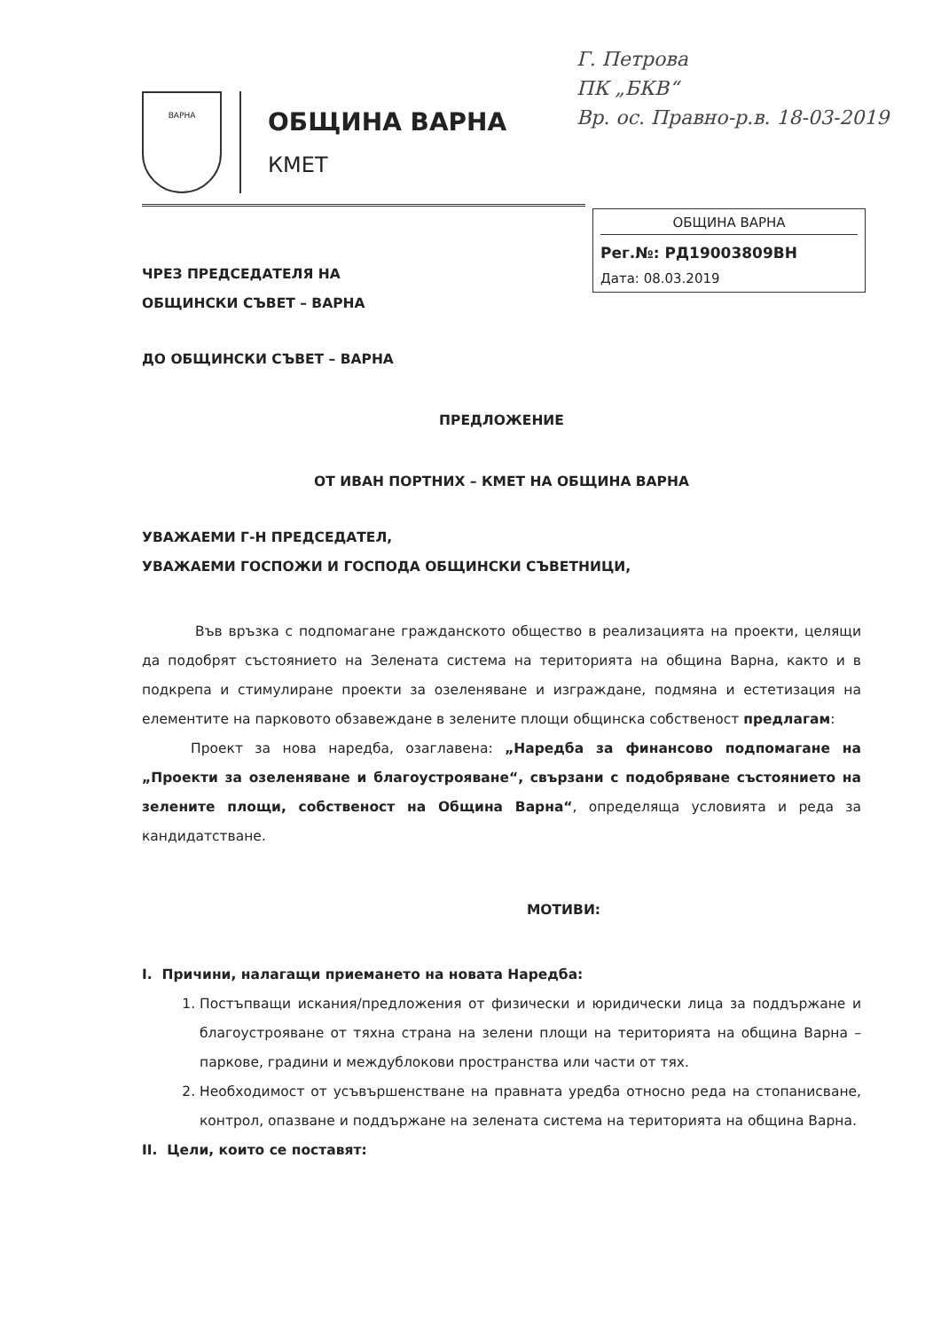ВАРНА
ОБЩИНА ВАРНА
КМЕТ
Г. Петрова
ПК „БКВ“
Вр. ос. Правно-р.в. 18-03-2019
ОБЩИНА ВАРНА
Рег.№: РД19003809ВН
Дата: 08.03.2019
ЧРЕЗ ПРЕДСЕДАТЕЛЯ НА
ОБЩИНСКИ СЪВЕТ – ВАРНА
ДО ОБЩИНСКИ СЪВЕТ – ВАРНА
ПРЕДЛОЖЕНИЕ
ОТ ИВАН ПОРТНИХ – КМЕТ НА ОБЩИНА ВАРНА
УВАЖАЕМИ Г-Н ПРЕДСЕДАТЕЛ,
УВАЖАЕМИ ГОСПОЖИ И ГОСПОДА ОБЩИНСКИ СЪВЕТНИЦИ,
Във връзка с подпомагане гражданското общество в реализацията на проекти, целящи да подобрят състоянието на Зелената система на територията на община Варна, както и в подкрепа и стимулиране проекти за озеленяване и изграждане, подмяна и естетизация на елементите на парковото обзавеждане в зелените площи общинска собственост предлагам:
Проект за нова наредба, озаглавена: „Наредба за финансово подпомагане на „Проекти за озеленяване и благоустрояване“, свързани с подобряване състоянието на зелените площи, собственост на Община Варна“, определяща условията и реда за кандидатстване.
МОТИВИ:
I. Причини, налагащи приемането на новата Наредба:
1. Постъпващи искания/предложения от физически и юридически лица за поддържане и благоустрояване от тяхна страна на зелени площи на територията на община Варна – паркове, градини и междублокови пространства или части от тях.
2. Необходимост от усъвършенстване на правната уредба относно реда на стопанисване, контрол, опазване и поддържане на зелената система на територията на община Варна.
II. Цели, които се поставят: